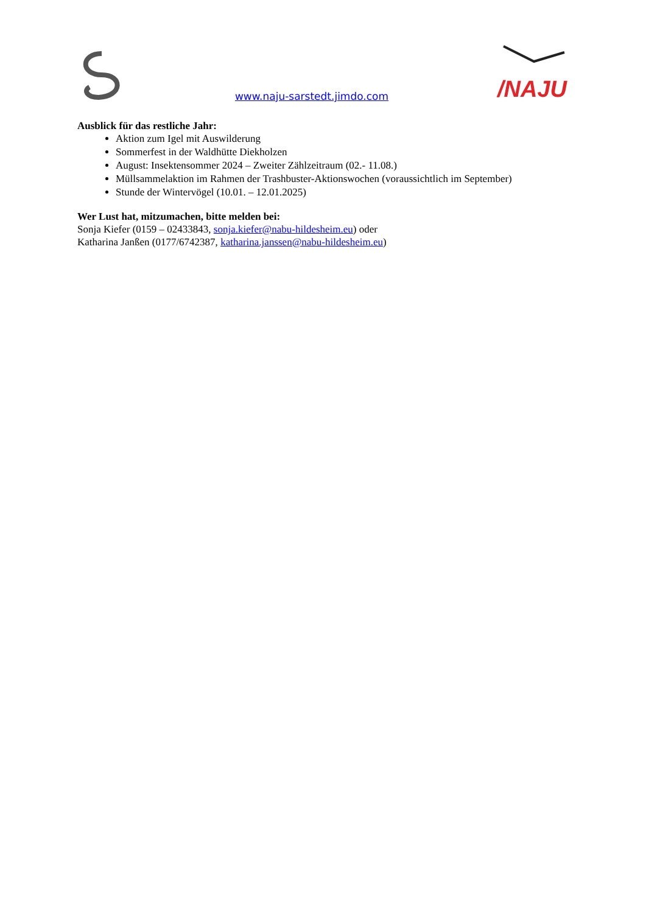www.naju-sarstedt.jimdo.com
/NAJU
Ausblick für das restliche Jahr:
Aktion zum Igel mit Auswilderung
Sommerfest in der Waldhütte Diekholzen
August: Insektensommer 2024 – Zweiter Zählzeitraum (02.- 11.08.)
Müllsammelaktion im Rahmen der Trashbuster-Aktionswochen (voraussichtlich im September)
Stunde der Wintervögel (10.01. – 12.01.2025)
Wer Lust hat, mitzumachen, bitte melden bei:
Sonja Kiefer (0159 – 02433843, sonja.kiefer@nabu-hildesheim.eu) oder
Katharina Janßen (0177/6742387, katharina.janssen@nabu-hildesheim.eu)